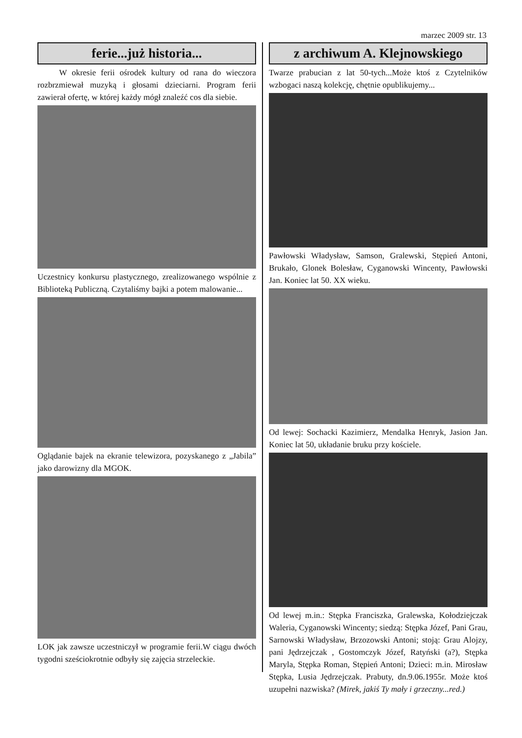marzec 2009 str. 13
ferie...już historia...
W okresie ferii ośrodek kultury od rana do wieczora rozbrzmiewał muzyką i głosami dzieciarni. Program ferii zawierał ofertę, w której każdy mógł znaleźć cos dla siebie.
Uczestnicy konkursu plastycznego, zrealizowanego wspólnie z Biblioteką Publiczną. Czytaliśmy bajki a potem malowanie...
Oglądanie bajek na ekranie telewizora, pozyskanego z „Jabila” jako darowizny dla MGOK.
LOK jak zawsze uczestniczył w programie ferii.W ciągu dwóch tygodni sześciokrotnie odbyły się zajęcia strzeleckie.
z archiwum A. Klejnowskiego
Twarze prabucian z lat 50-tych...Może ktoś z Czytelników wzbogaci naszą kolekcję, chętnie opublikujemy...
Pawłowski Władysław, Samson, Gralewski, Stępień Antoni, Brukało, Glonek Bolesław, Cyganowski Wincenty, Pawłowski Jan. Koniec lat 50. XX wieku.
Od lewej: Sochacki Kazimierz, Mendalka Henryk, Jasion Jan. Koniec lat 50, układanie bruku przy kościele.
Od lewej m.in.: Stępka Franciszka, Gralewska, Kołodziejczak Waleria, Cyganowski Wincenty; siedzą: Stępka Józef, Pani Grau, Sarnowski Władysław, Brzozowski Antoni; stoją: Grau Alojzy, pani Jędrzejczak , Gostomczyk Józef, Ratyński (a?), Stępka Maryla, Stępka Roman, Stępień Antoni; Dzieci: m.in. Mirosław Stępka, Lusia Jędrzejczak. Prabuty, dn.9.06.1955r. Może ktoś uzupełni nazwiska? (Mirek, jakiś Ty mały i grzeczny...red.)